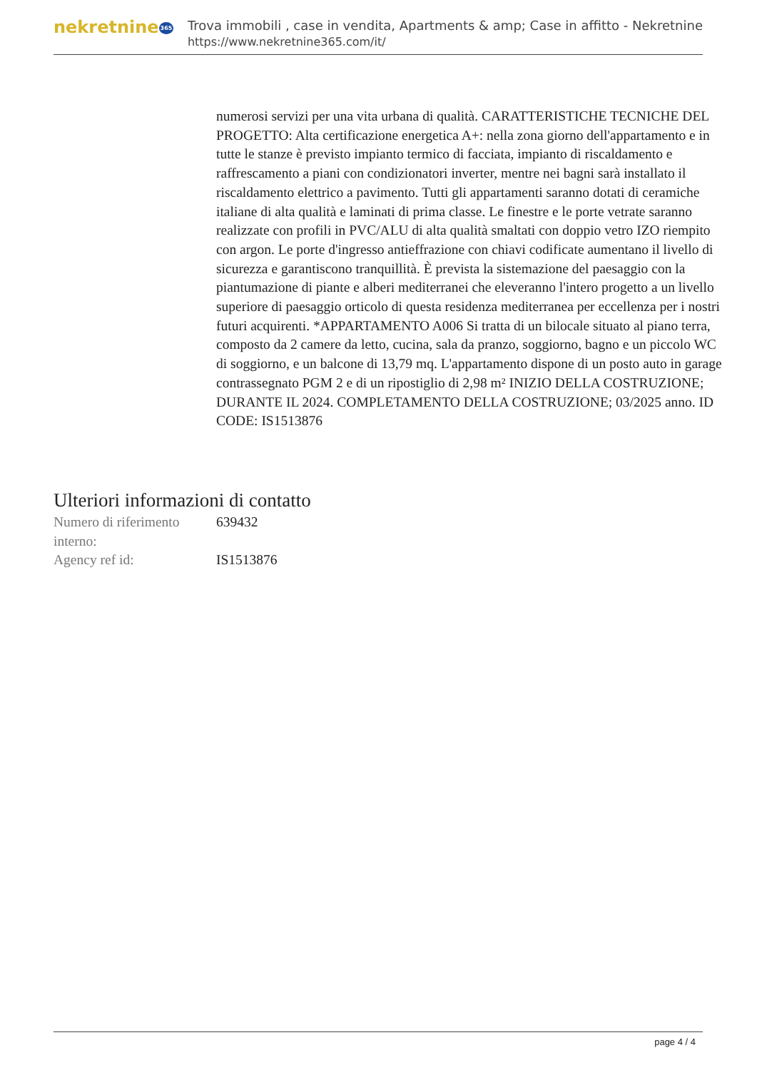nekretnine365
Trova immobili , case in vendita, Apartments & amp; Case in affitto - Nekretnine
https://www.nekretnine365.com/it/
numerosi servizi per una vita urbana di qualità. CARATTERISTICHE TECNICHE DEL PROGETTO: Alta certificazione energetica A+: nella zona giorno dell'appartamento e in tutte le stanze è previsto impianto termico di facciata, impianto di riscaldamento e raffrescamento a piani con condizionatori inverter, mentre nei bagni sarà installato il riscaldamento elettrico a pavimento. Tutti gli appartamenti saranno dotati di ceramiche italiane di alta qualità e laminati di prima classe. Le finestre e le porte vetrate saranno realizzate con profili in PVC/ALU di alta qualità smaltati con doppio vetro IZO riempito con argon. Le porte d'ingresso antieffrazione con chiavi codificate aumentano il livello di sicurezza e garantiscono tranquillità. È prevista la sistemazione del paesaggio con la piantumazione di piante e alberi mediterranei che eleveranno l'intero progetto a un livello superiore di paesaggio orticolo di questa residenza mediterranea per eccellenza per i nostri futuri acquirenti. *APPARTAMENTO A006 Si tratta di un bilocale situato al piano terra, composto da 2 camere da letto, cucina, sala da pranzo, soggiorno, bagno e un piccolo WC di soggiorno, e un balcone di 13,79 mq. L'appartamento dispone di un posto auto in garage contrassegnato PGM 2 e di un ripostiglio di 2,98 m² INIZIO DELLA COSTRUZIONE; DURANTE IL 2024. COMPLETAMENTO DELLA COSTRUZIONE; 03/2025 anno. ID CODE: IS1513876
Ulteriori informazioni di contatto
| Numero di riferimento interno: | 639432 |
| Agency ref id: | IS1513876 |
page 4 / 4